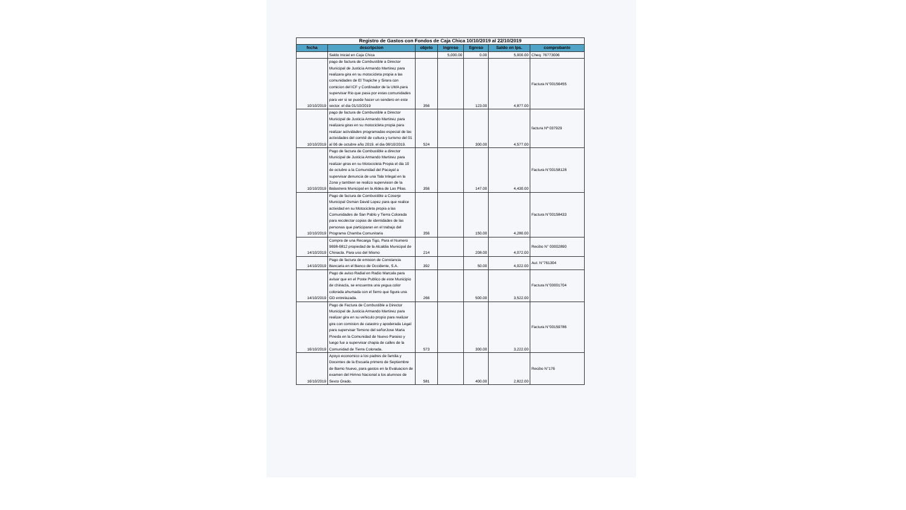Registro de Gastos con Fondos de Caja Chica 10/10/2019 al 22/10/2019
| fecha | descripcion | objeto | ingreso | Egreso | Saldo en lps. | comprobante |
| --- | --- | --- | --- | --- | --- | --- |
| | Saldo Inicial en Caja Chica | | 5,000.00 | 0.00 | 5,000.00 | Cheq: 76773006 |
| 10/10/2019 | pago de factura de Combustible a Director Municipal de Justicia Armando Martinez para realizara gira en su motocicleta propia a las comunidades de El Trapiche y Sirara con comicion del ICF y Cordinador de la UMA para supervisar Rio que pasa por estas comunidades para ver si se puede hacer un sendero en este sector. el dia 01/10/2019 | 356 | | 123.00 | 4,877.00 | Factura N°00156455 |
| 10/10/2019 | pago de factura de Combustible a Director Municipal de Justicia Armando Martinez para realizara giras en su motocicleta propia para realizar actividades programadas especial de las actividades del comité de cultura y turismo del 01 al 06 de octubre año 2019. el dia 08/10/2019. | 524 | | 300.00 | 4,577.00 | factura Nª 037929 |
| 10/10/2019 | Pago de factura de Combustible a director Municipal de Justicia Armando Martinez para realizar giras en su Motocicleta Propia el dia 10 de octubre a la Comunidad del Pacayal a supervisar denuncia de una Tala Inlegal en la Zona y tambien se realizo supervision de la Balastrera Municipal en la Aldea de Las Pilas. | 356 | | 147.00 | 4,430.00 | Factura N°00158128 |
| 10/10/2019 | Pago de factura de Combustible a Coserje Municipal Osman David Lopez para que realice actividad en su Motocicleta propia a las Comunidades de San Pablo y Tierra Colorada para recolectar copias de identidades de las personas que participaran en el trabajo del Programa Chamba Comunitaria | 356 | | 150.00 | 4,280.00 | Factura N°00158433 |
| 14/10/2019 | Compra de una Recarga Tigo, Para el Numero 9698-6812 propiedad de la Alcaldia Municipal de Chinacla. Para uso del Mismo | 214 | | 208.00 | 4,072.00 | Recibo N° 00002890 |
| 14/10/2019 | Pago de factura de emision de Constancia Bancaria en el Banco de Occidente, S.A. | 392 | | 50.00 | 4,022.00 | Aut: N°761304 |
| 14/10/2019 | Pago de aviso Radial en Radio Marcala para avisar que en el Poste Publico de este Municipio de chinacla, se encuentra una yegua color colorada ahumada con el fierro que figura una GD entrelazada. | 266 | | 500.00 | 3,522.00 | Factura N°00001704 |
| 16/10/2019 | Pago de Factura de Combustible a Director Municipal de Justicia Armando Martinez para realizar gira en su vehiculo propio para realizar gira con comision de catastro y apoderada Legal para supervisar Terreno del señorJose Maria Pineda en la Comunidad de Nuevo Paraiso y luego fue a supervisar chapia de calles de la Comunidad de Tierra Colorada. | 573 | | 300.00 | 3,222.00 | Factura N°00159786 |
| 16/10/2019 | Apoyo economico a los padres de familia y Docentes de la Escuela primero de Septiembre de Barrio Nuevo, para gastos en la Evaluacion de examen del Himno Nacional a los alumnos de Sexto Grado. | 581 | | 400.00 | 2,822.00 | Recibo N°176 |